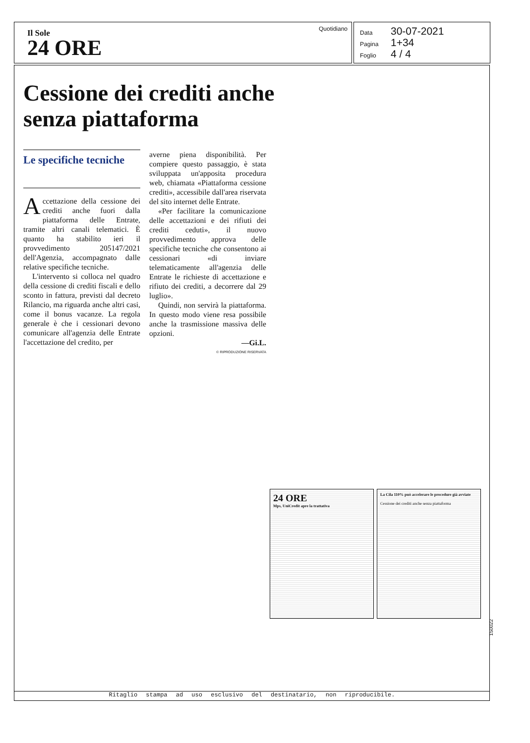Il Sole
24 ORE
Quotidiano
Data 30-07-2021
Pagina 1+34
Foglio 4 / 4
Cessione dei crediti anche senza piattaforma
Le specifiche tecniche
Accettazione della cessione dei crediti anche fuori dalla piattaforma delle Entrate, tramite altri canali telematici. È quanto ha stabilito ieri il provvedimento 205147/2021 dell'Agenzia, accompagnato dalle relative specifiche tecniche.
L'intervento si colloca nel quadro della cessione di crediti fiscali e dello sconto in fattura, previsti dal decreto Rilancio, ma riguarda anche altri casi, come il bonus vacanze. La regola generale è che i cessionari devono comunicare all'agenzia delle Entrate l'accettazione del credito, per
averne piena disponibilità. Per compiere questo passaggio, è stata sviluppata un'apposita procedura web, chiamata «Piattaforma cessione crediti», accessibile dall'area riservata del sito internet delle Entrate.
«Per facilitare la comunicazione delle accettazioni e dei rifiuti dei crediti ceduti», il nuovo provvedimento approva delle specifiche tecniche che consentono ai cessionari «di inviare telematicamente all'agenzia delle Entrate le richieste di accettazione e rifiuto dei crediti, a decorrere dal 29 luglio».
Quindi, non servirà la piattaforma. In questo modo viene resa possibile anche la trasmissione massiva delle opzioni.
—Gi.L.
© RIPRODUZIONE RISERVATA
24 ORE
Mps, UniCredit apre la trattativa
La Cila 110% può accelerare le procedure già avviate
Cessione dei crediti anche senza piattaforma
150022
Ritaglio stampa ad uso esclusivo del destinatario, non riproducibile.